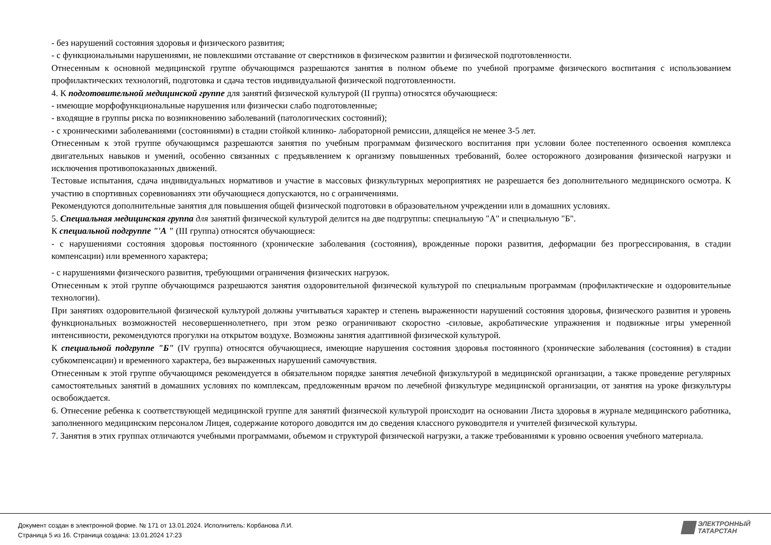- без нарушений состояния здоровья и физического развития;
- с функциональными нарушениями, не повлекшими отставание от сверстников в физическом развитии и физической подготовленности.
Отнесенным к основной медицинской группе обучающимся разрешаются занятия в полном объеме по учебной программе физического воспитания с использованием профилактических технологий, подготовка и сдача тестов индивидуальной физической подготовленности.
4. К подготовительной медицинской группе для занятий физической культурой (II группа) относятся обучающиеся:
- имеющие морфофункциональные нарушения или физически слабо подготовленные;
- входящие в группы риска по возникновению заболеваний (патологических состояний);
- с хроническими заболеваниями (состояниями) в стадии стойкой клинико- лабораторной ремиссии, длящейся не менее 3-5 лет.
Отнесенным к этой группе обучающимся разрешаются занятия по учебным программам физического воспитания при условии более постепенного освоения комплекса двигательных навыков и умений, особенно связанных с предъявлением к организму повышенных требований, более осторожного дозирования физической нагрузки и исключения противопоказанных движений.
Тестовые испытания, сдача индивидуальных нормативов и участие в массовых физкультурных мероприятиях не разрешается без дополнительного медицинского осмотра. К участию в спортивных соревнованиях эти обучающиеся допускаются, но с ограничениями.
Рекомендуются дополнительные занятия для повышения общей физической подготовки в образовательном учреждении или в домашних условиях.
5. Специальная медицинская группа для занятий физической культурой делится на две подгруппы: специальную "А" и специальную "Б".
К специальной подгруппе "'А " (III группа) относятся обучающиеся:
- с нарушениями состояния здоровья постоянного (хронические заболевания (состояния), врожденные пороки развития, деформации без прогрессирования, в стадии компенсации) или временного характера;
- с нарушениями физического развития, требующими ограничения физических нагрузок.
Отнесенным к этой группе обучающимся разрешаются занятия оздоровительной физической культурой по специальным программам (профилактические и оздоровительные технологии).
При занятиях оздоровительной физической культурой должны учитываться характер и степень выраженности нарушений состояния здоровья, физического развития и уровень функциональных возможностей несовершеннолетнего, при этом резко ограничивают скоростно -силовые, акробатические упражнения и подвижные игры умеренной интенсивности, рекомендуются прогулки на открытом воздухе. Возможны занятия адаптивной физической культурой.
К специальной подгруппе "Б" (IV группа) относятся обучающиеся, имеющие нарушения состояния здоровья постоянного (хронические заболевания (состояния) в стадии субкомпенсации) и временного характера, без выраженных нарушений самочувствия.
Отнесенным к этой группе обучающимся рекомендуется в обязательном порядке занятия лечебной физкультурой в медицинской организации, а также проведение регулярных самостоятельных занятий в домашних условиях по комплексам, предложенным врачом по лечебной физкультуре медицинской организации, от занятия на уроке физкультуры освобождается.
6. Отнесение ребенка к соответствующей медицинской группе для занятий физической культурой происходит на основании Листа здоровья в журнале медицинского работника, заполненного медицинским персоналом Лицея, содержание которого доводится им до сведения классного руководителя и учителей физической культуры.
7. Занятия в этих группах отличаются учебными программами, объемом и структурой физической нагрузки, а также требованиями к уровню освоения учебного материала.
Документ создан в электронной форме. № 171 от 13.01.2024. Исполнитель: Корбанова Л.И.
Страница 5 из 16. Страница создана: 13.01.2024 17:23
ЭЛЕКТРОННЫЙ
ТАТАРСТАН